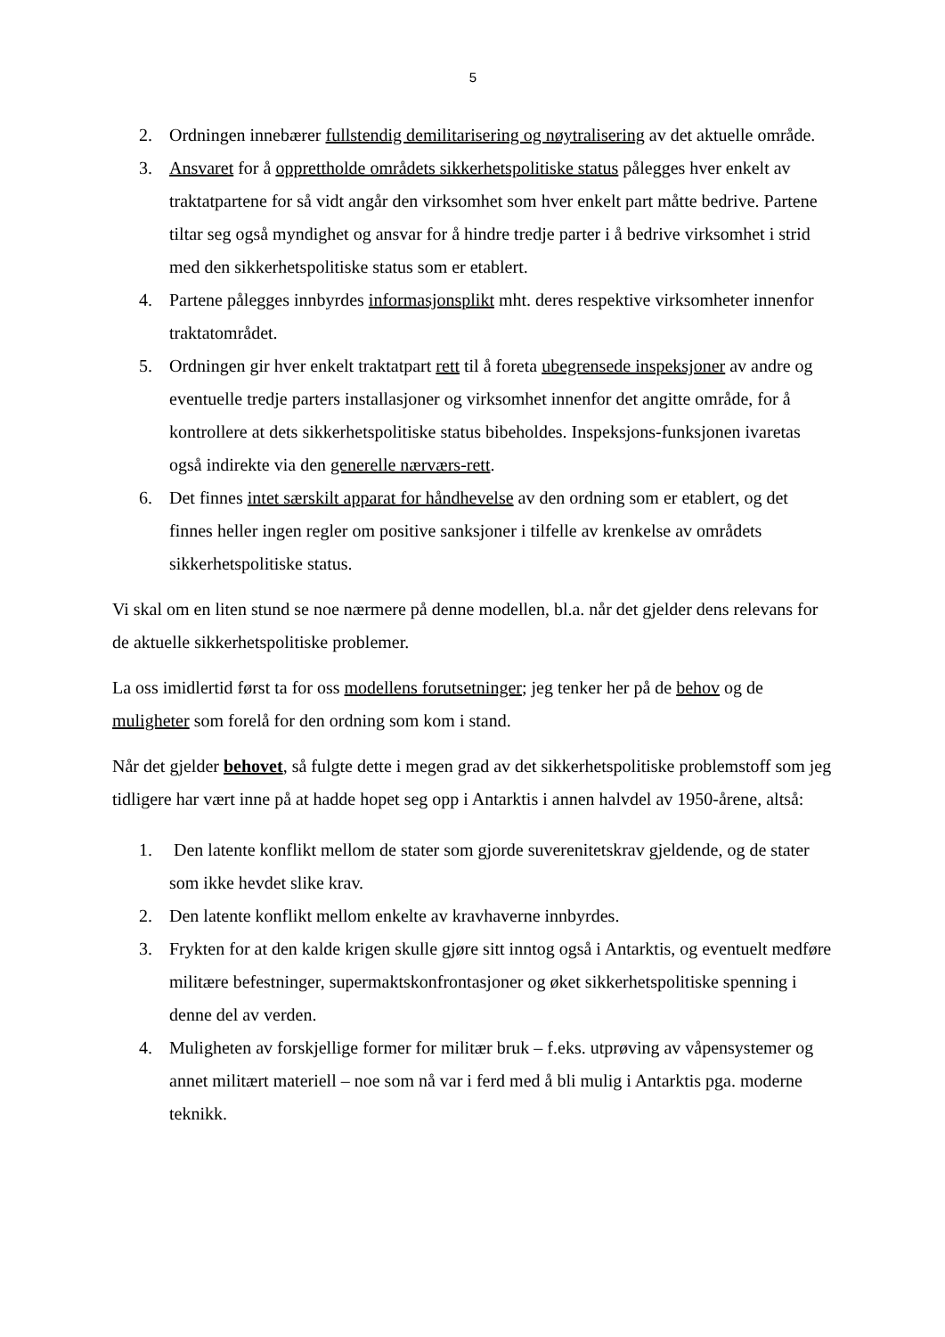5
2. Ordningen innebærer fullstendig demilitarisering og nøytralisering av det aktuelle område.
3. Ansvaret for å opprettholde områdets sikkerhetspolitiske status pålegges hver enkelt av traktatpartene for så vidt angår den virksomhet som hver enkelt part måtte bedrive. Partene tiltar seg også myndighet og ansvar for å hindre tredje parter i å bedrive virksomhet i strid med den sikkerhetspolitiske status som er etablert.
4. Partene pålegges innbyrdes informasjonsplikt mht. deres respektive virksomheter innenfor traktatområdet.
5. Ordningen gir hver enkelt traktatpart rett til å foreta ubegrensede inspeksjoner av andre og eventuelle tredje parters installasjoner og virksomhet innenfor det angitte område, for å kontrollere at dets sikkerhetspolitiske status bibeholdes. Inspeksjons-funksjonen ivaretas også indirekte via den generelle nærværs-rett.
6. Det finnes intet særskilt apparat for håndhevelse av den ordning som er etablert, og det finnes heller ingen regler om positive sanksjoner i tilfelle av krenkelse av områdets sikkerhetspolitiske status.
Vi skal om en liten stund se noe nærmere på denne modellen, bl.a. når det gjelder dens relevans for de aktuelle sikkerhetspolitiske problemer.
La oss imidlertid først ta for oss modellens forutsetninger; jeg tenker her på de behov og de muligheter som forelå for den ordning som kom i stand.
Når det gjelder behovet, så fulgte dette i megen grad av det sikkerhetspolitiske problemstoff som jeg tidligere har vært inne på at hadde hopet seg opp i Antarktis i annen halvdel av 1950-årene, altså:
1. Den latente konflikt mellom de stater som gjorde suverenitetskrav gjeldende, og de stater som ikke hevdet slike krav.
2. Den latente konflikt mellom enkelte av kravhaverne innbyrdes.
3. Frykten for at den kalde krigen skulle gjøre sitt inntog også i Antarktis, og eventuelt medføre militære befestninger, supermaktskonfrontasjoner og øket sikkerhetspolitiske spenning i denne del av verden.
4. Muligheten av forskjellige former for militær bruk – f.eks. utprøving av våpensystemer og annet militært materiell – noe som nå var i ferd med å bli mulig i Antarktis pga. moderne teknikk.